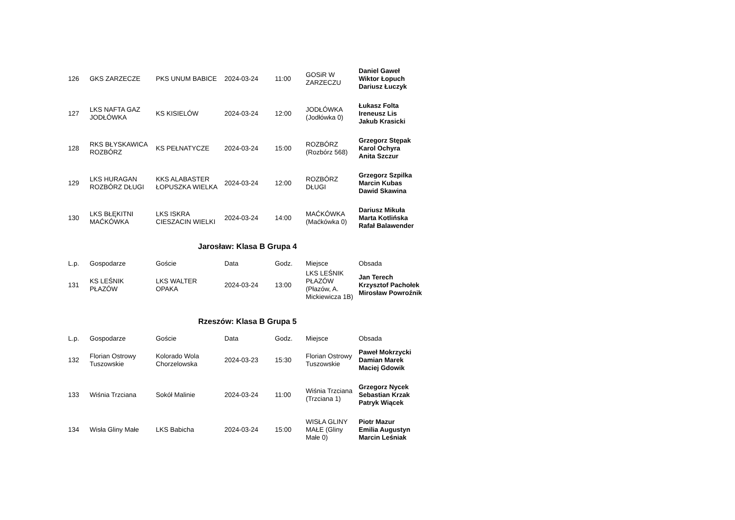| 126 | GKS ZARZECZE | PKS UNUM BABICE | 2024-03-24 | 11:00 | GOSiR W ZARZECZU | Daniel Gaweł Wiktor Łopuch Dariusz Łuczyk |
| 127 | LKS NAFTA GAZ JODŁÓWKA | KS KISIELÓW | 2024-03-24 | 12:00 | JODŁÓWKA (Jodłówka 0) | Łukasz Folta Ireneusz Lis Jakub Krasicki |
| 128 | RKS BŁYSKAWICA ROZBÓRZ | KS PEŁNATYCZE | 2024-03-24 | 15:00 | ROZBÓRZ (Rozbórz 568) | Grzegorz Stępak Karol Ochyra Anita Szczur |
| 129 | LKS HURAGAN ROZBÓRZ DŁUGI | KKS ALABASTER ŁOPUSZKA WIELKA | 2024-03-24 | 12:00 | ROZBÓRZ DŁUGI | Grzegorz Szpilka Marcin Kubas Dawid Skawina |
| 130 | LKS BŁĘKITNI MAĆKÓWKA | LKS ISKRA CIESZACIN WIELKI | 2024-03-24 | 14:00 | MAĆKÓWKA (Maćkówka 0) | Dariusz Mikuła Marta Kotlińska Rafał Balawender |
Jarosław: Klasa B Grupa 4
| L.p. | Gospodarze | Goście | Data | Godz. | Miejsce | Obsada |
| --- | --- | --- | --- | --- | --- | --- |
| 131 | KS LEŚNIK PŁAZÓW | LKS WALTER OPAKA | 2024-03-24 | 13:00 | LKS LEŚNIK PŁAZÓW (Płazów, A. Mickiewicza 1B) | Jan Terech Krzysztof Pachołek Mirosław Powroźnik |
Rzeszów: Klasa B Grupa 5
| L.p. | Gospodarze | Goście | Data | Godz. | Miejsce | Obsada |
| --- | --- | --- | --- | --- | --- | --- |
| 132 | Florian Ostrowy Tuszowskie | Kolorado Wola Chorzelowska | 2024-03-23 | 15:30 | Florian Ostrowy Tuszowskie | Paweł Mokrzycki Damian Marek Maciej Gdowik |
| 133 | Wiśnia Trzciana | Sokół Malinie | 2024-03-24 | 11:00 | Wiśnia Trzciana (Trzciana 1) | Grzegorz Nycek Sebastian Krzak Patryk Wiącek |
| 134 | Wisła Gliny Małe | LKS Babicha | 2024-03-24 | 15:00 | WISŁA GLINY MAŁE (Gliny Małe 0) | Piotr Mazur Emilia Augustyn Marcin Leśniak |